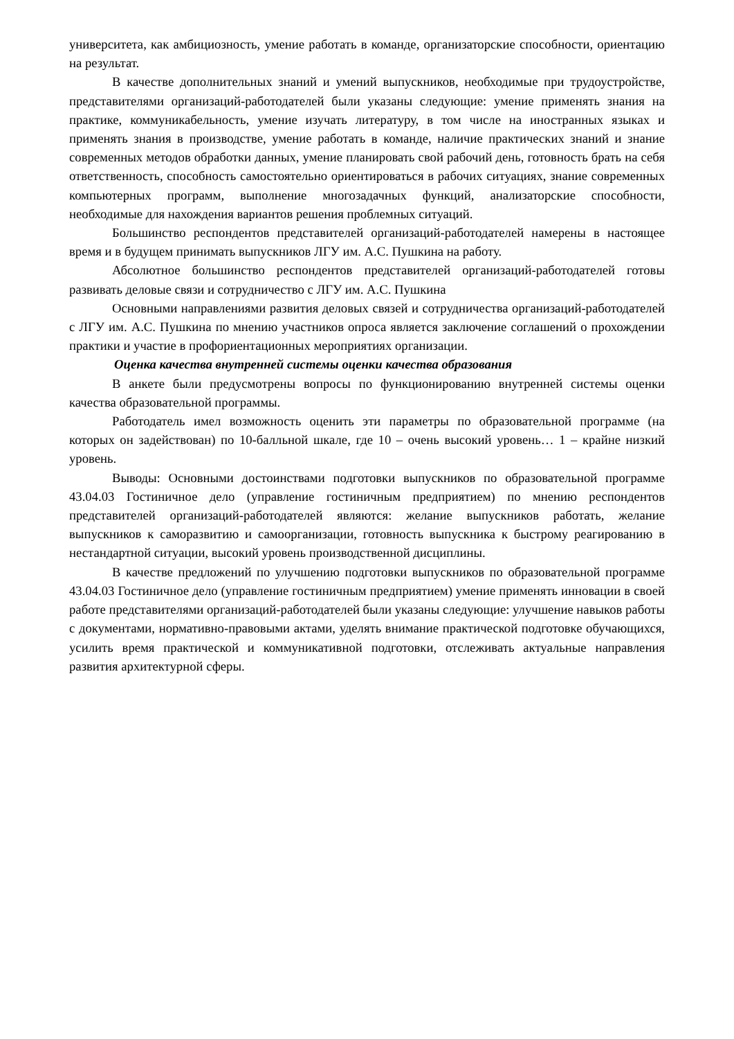университета, как амбициозность, умение работать в команде, организаторские способности, ориентацию на результат.
В качестве дополнительных знаний и умений выпускников, необходимые при трудоустройстве, представителями организаций-работодателей были указаны следующие: умение применять знания на практике, коммуникабельность, умение изучать литературу, в том числе на иностранных языках и применять знания в производстве, умение работать в команде, наличие практических знаний и знание современных методов обработки данных, умение планировать свой рабочий день, готовность брать на себя ответственность, способность самостоятельно ориентироваться в рабочих ситуациях, знание современных компьютерных программ, выполнение многозадачных функций, анализаторские способности, необходимые для нахождения вариантов решения проблемных ситуаций.
Большинство респондентов представителей организаций-работодателей намерены в настоящее время и в будущем принимать выпускников ЛГУ им. А.С. Пушкина на работу.
Абсолютное большинство респондентов представителей организаций-работодателей готовы развивать деловые связи и сотрудничество с ЛГУ им. А.С. Пушкина
Основными направлениями развития деловых связей и сотрудничества организаций-работодателей с ЛГУ им. А.С. Пушкина по мнению участников опроса является заключение соглашений о прохождении практики и участие в профориентационных мероприятиях организации.
Оценка качества внутренней системы оценки качества образования
В анкете были предусмотрены вопросы по функционированию внутренней системы оценки качества образовательной программы.
Работодатель имел возможность оценить эти параметры по образовательной программе (на которых он задействован) по 10-балльной шкале, где 10 – очень высокий уровень… 1 – крайне низкий уровень.
Выводы: Основными достоинствами подготовки выпускников по образовательной программе 43.04.03 Гостиничное дело (управление гостиничным предприятием) по мнению респондентов представителей организаций-работодателей являются: желание выпускников работать, желание выпускников к саморазвитию и самоорганизации, готовность выпускника к быстрому реагированию в нестандартной ситуации, высокий уровень производственной дисциплины.
В качестве предложений по улучшению подготовки выпускников по образовательной программе 43.04.03 Гостиничное дело (управление гостиничным предприятием) умение применять инновации в своей работе представителями организаций-работодателей были указаны следующие: улучшение навыков работы с документами, нормативно-правовыми актами, уделять внимание практической подготовке обучающихся, усилить время практической и коммуникативной подготовки, отслеживать актуальные направления развития архитектурной сферы.